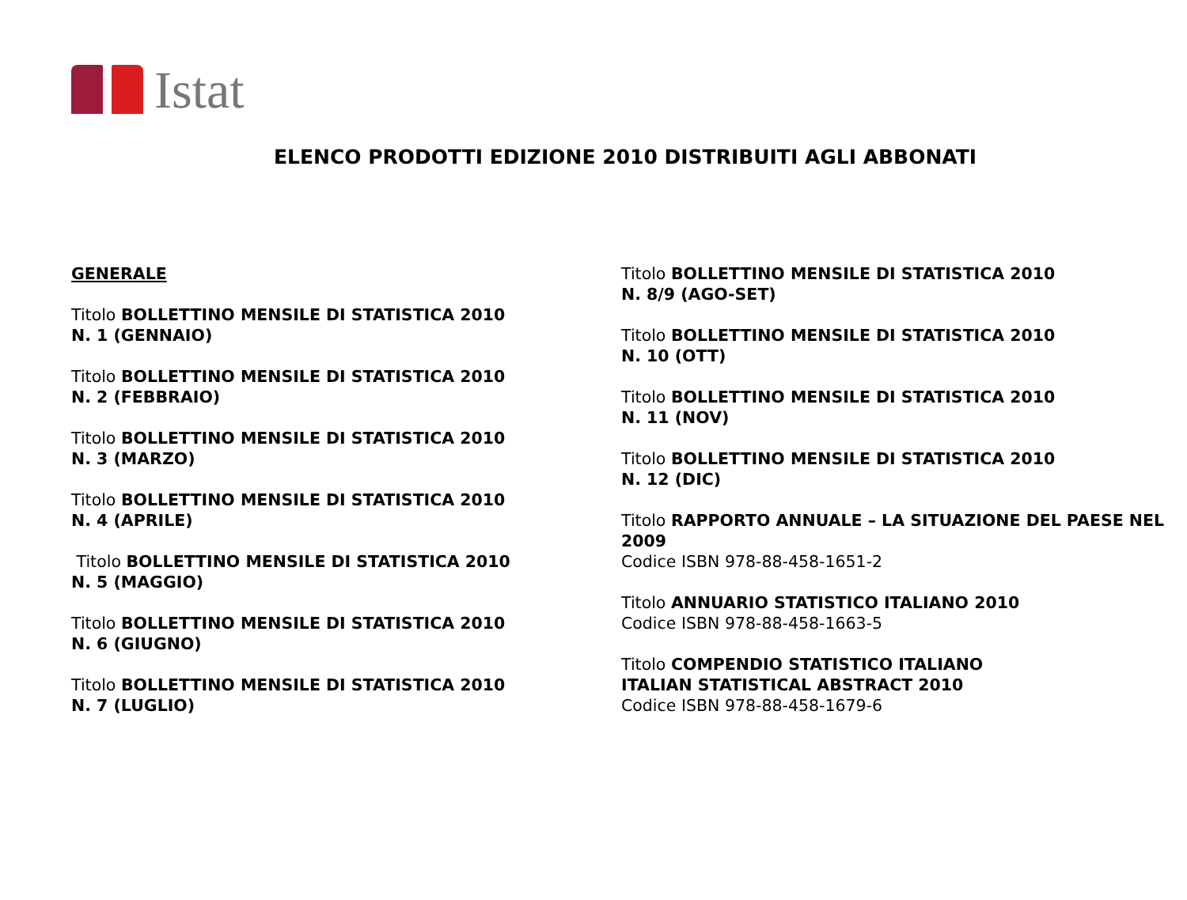Istat
ELENCO PRODOTTI EDIZIONE 2010 DISTRIBUITI AGLI ABBONATI
GENERALE
Titolo BOLLETTINO MENSILE DI STATISTICA 2010
N. 1 (GENNAIO)
Titolo BOLLETTINO MENSILE DI STATISTICA 2010
N. 2 (FEBBRAIO)
Titolo BOLLETTINO MENSILE DI STATISTICA 2010
N. 3 (MARZO)
Titolo BOLLETTINO MENSILE DI STATISTICA 2010
N. 4 (APRILE)
Titolo BOLLETTINO MENSILE DI STATISTICA 2010
N. 5 (MAGGIO)
Titolo BOLLETTINO MENSILE DI STATISTICA 2010
N. 6 (GIUGNO)
Titolo BOLLETTINO MENSILE DI STATISTICA 2010
N. 7 (LUGLIO)
Titolo BOLLETTINO MENSILE DI STATISTICA 2010
N. 8/9 (AGO-SET)
Titolo BOLLETTINO MENSILE DI STATISTICA 2010
N. 10 (OTT)
Titolo BOLLETTINO MENSILE DI STATISTICA 2010
N. 11 (NOV)
Titolo BOLLETTINO MENSILE DI STATISTICA 2010
N. 12 (DIC)
Titolo RAPPORTO ANNUALE – LA SITUAZIONE DEL PAESE NEL 2009
Codice ISBN 978-88-458-1651-2
Titolo ANNUARIO STATISTICO ITALIANO 2010
Codice ISBN 978-88-458-1663-5
Titolo COMPENDIO STATISTICO ITALIANO
ITALIAN STATISTICAL ABSTRACT 2010
Codice ISBN 978-88-458-1679-6